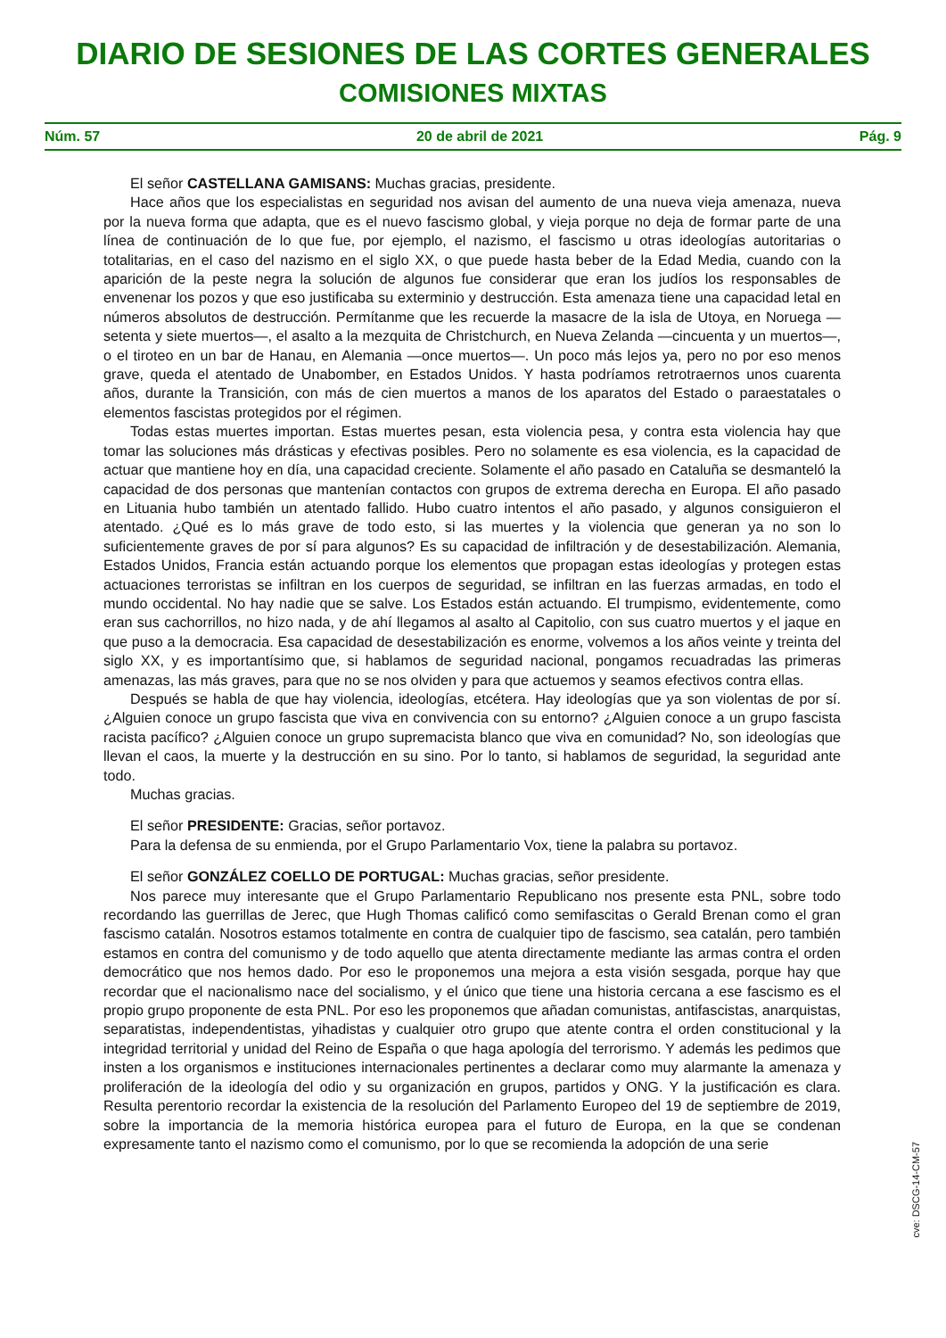DIARIO DE SESIONES DE LAS CORTES GENERALES
COMISIONES MIXTAS
Núm. 57 20 de abril de 2021 Pág. 9
El señor CASTELLANA GAMISANS: Muchas gracias, presidente.
Hace años que los especialistas en seguridad nos avisan del aumento de una nueva vieja amenaza, nueva por la nueva forma que adapta, que es el nuevo fascismo global, y vieja porque no deja de formar parte de una línea de continuación de lo que fue, por ejemplo, el nazismo, el fascismo u otras ideologías autoritarias o totalitarias, en el caso del nazismo en el siglo XX, o que puede hasta beber de la Edad Media, cuando con la aparición de la peste negra la solución de algunos fue considerar que eran los judíos los responsables de envenenar los pozos y que eso justificaba su exterminio y destrucción. Esta amenaza tiene una capacidad letal en números absolutos de destrucción. Permítanme que les recuerde la masacre de la isla de Utoya, en Noruega —setenta y siete muertos—, el asalto a la mezquita de Christchurch, en Nueva Zelanda —cincuenta y un muertos—, o el tiroteo en un bar de Hanau, en Alemania —once muertos—. Un poco más lejos ya, pero no por eso menos grave, queda el atentado de Unabomber, en Estados Unidos. Y hasta podríamos retrotraernos unos cuarenta años, durante la Transición, con más de cien muertos a manos de los aparatos del Estado o paraestatales o elementos fascistas protegidos por el régimen.
Todas estas muertes importan. Estas muertes pesan, esta violencia pesa, y contra esta violencia hay que tomar las soluciones más drásticas y efectivas posibles. Pero no solamente es esa violencia, es la capacidad de actuar que mantiene hoy en día, una capacidad creciente. Solamente el año pasado en Cataluña se desmanteló la capacidad de dos personas que mantenían contactos con grupos de extrema derecha en Europa. El año pasado en Lituania hubo también un atentado fallido. Hubo cuatro intentos el año pasado, y algunos consiguieron el atentado. ¿Qué es lo más grave de todo esto, si las muertes y la violencia que generan ya no son lo suficientemente graves de por sí para algunos? Es su capacidad de infiltración y de desestabilización. Alemania, Estados Unidos, Francia están actuando porque los elementos que propagan estas ideologías y protegen estas actuaciones terroristas se infiltran en los cuerpos de seguridad, se infiltran en las fuerzas armadas, en todo el mundo occidental. No hay nadie que se salve. Los Estados están actuando. El trumpismo, evidentemente, como eran sus cachorrillos, no hizo nada, y de ahí llegamos al asalto al Capitolio, con sus cuatro muertos y el jaque en que puso a la democracia. Esa capacidad de desestabilización es enorme, volvemos a los años veinte y treinta del siglo XX, y es importantísimo que, si hablamos de seguridad nacional, pongamos recuadradas las primeras amenazas, las más graves, para que no se nos olviden y para que actuemos y seamos efectivos contra ellas.
Después se habla de que hay violencia, ideologías, etcétera. Hay ideologías que ya son violentas de por sí. ¿Alguien conoce un grupo fascista que viva en convivencia con su entorno? ¿Alguien conoce a un grupo fascista racista pacífico? ¿Alguien conoce un grupo supremacista blanco que viva en comunidad? No, son ideologías que llevan el caos, la muerte y la destrucción en su sino. Por lo tanto, si hablamos de seguridad, la seguridad ante todo.
Muchas gracias.
El señor PRESIDENTE: Gracias, señor portavoz.
Para la defensa de su enmienda, por el Grupo Parlamentario Vox, tiene la palabra su portavoz.
El señor GONZÁLEZ COELLO DE PORTUGAL: Muchas gracias, señor presidente.
Nos parece muy interesante que el Grupo Parlamentario Republicano nos presente esta PNL, sobre todo recordando las guerrillas de Jerec, que Hugh Thomas calificó como semifascitas o Gerald Brenan como el gran fascismo catalán. Nosotros estamos totalmente en contra de cualquier tipo de fascismo, sea catalán, pero también estamos en contra del comunismo y de todo aquello que atenta directamente mediante las armas contra el orden democrático que nos hemos dado. Por eso le proponemos una mejora a esta visión sesgada, porque hay que recordar que el nacionalismo nace del socialismo, y el único que tiene una historia cercana a ese fascismo es el propio grupo proponente de esta PNL. Por eso les proponemos que añadan comunistas, antifascistas, anarquistas, separatistas, independentistas, yihadistas y cualquier otro grupo que atente contra el orden constitucional y la integridad territorial y unidad del Reino de España o que haga apología del terrorismo. Y además les pedimos que insten a los organismos e instituciones internacionales pertinentes a declarar como muy alarmante la amenaza y proliferación de la ideología del odio y su organización en grupos, partidos y ONG. Y la justificación es clara. Resulta perentorio recordar la existencia de la resolución del Parlamento Europeo del 19 de septiembre de 2019, sobre la importancia de la memoria histórica europea para el futuro de Europa, en la que se condenan expresamente tanto el nazismo como el comunismo, por lo que se recomienda la adopción de una serie
cve: DSCG-14-CM-57